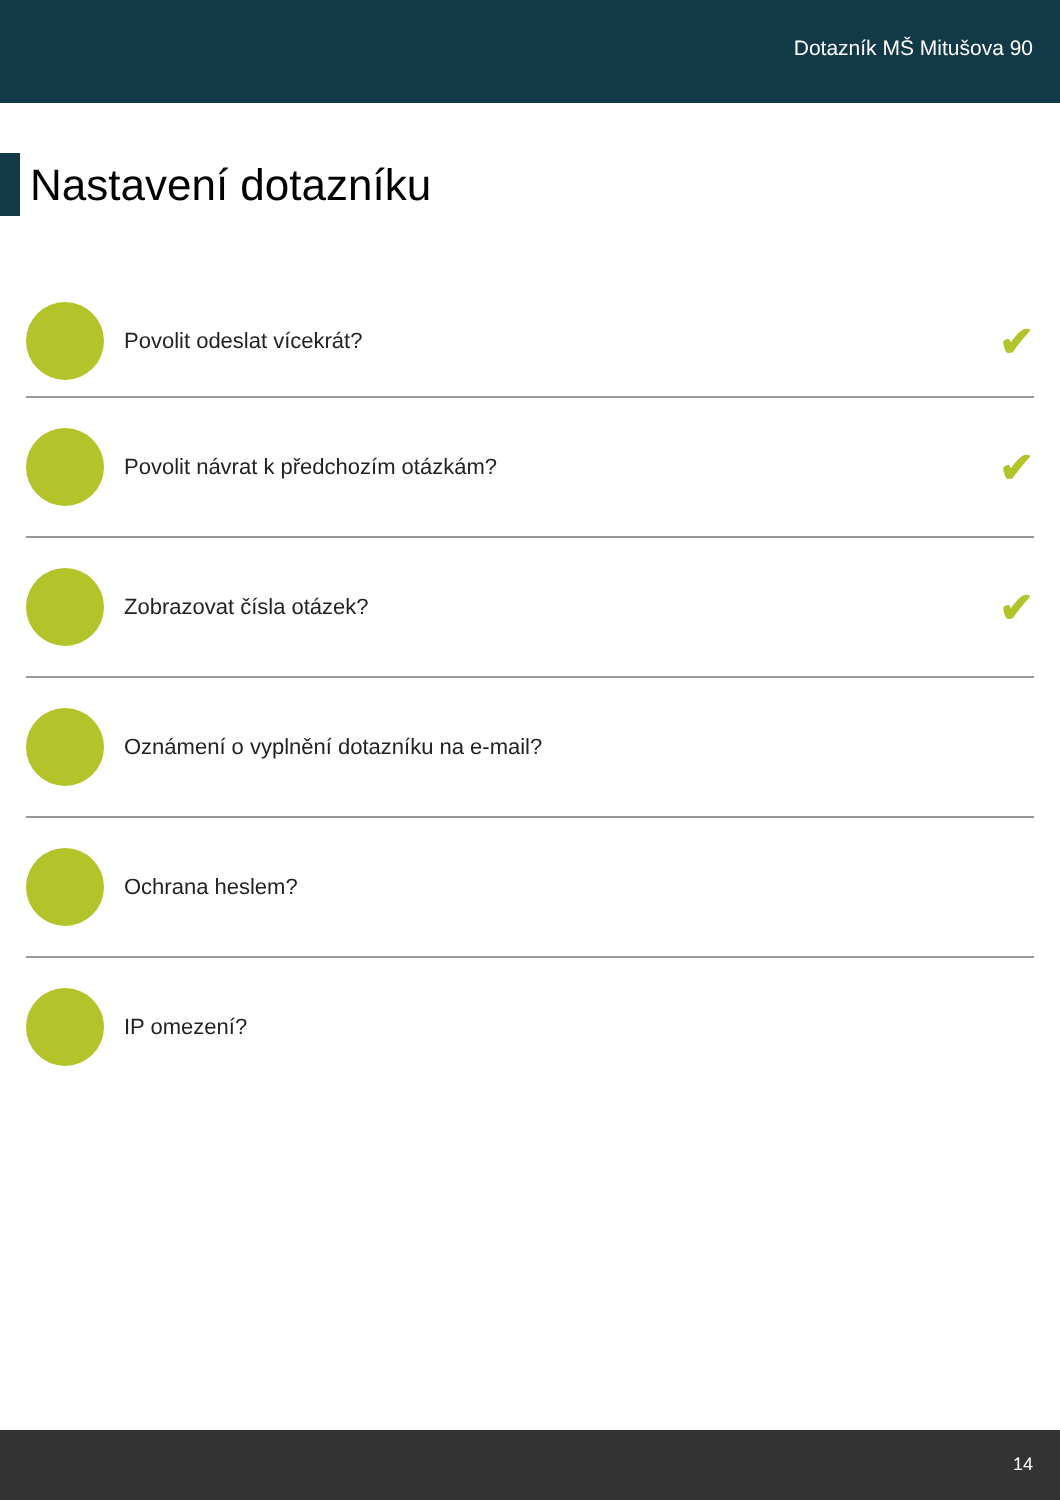Dotazník MŠ Mitušova 90
Nastavení dotazníku
Povolit odeslat vícekrát?
✔
Povolit návrat k předchozím otázkám?
✔
Zobrazovat čísla otázek?
✔
Oznámení o vyplnění dotazníku na e-mail?
Ochrana heslem?
IP omezení?
14